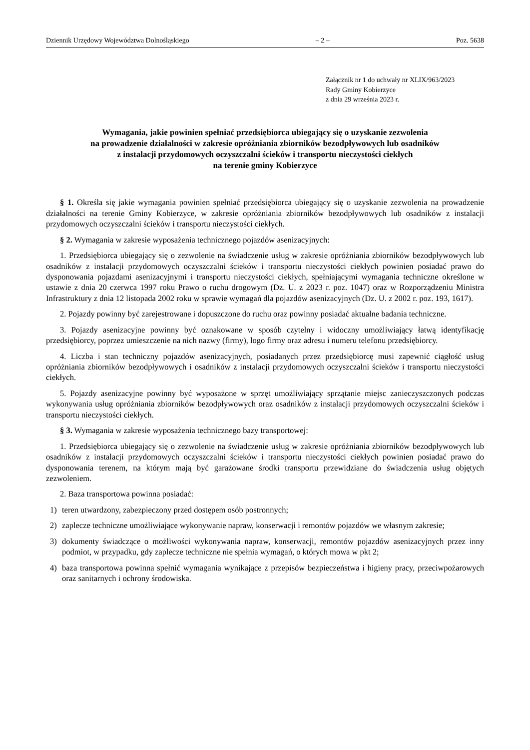Dziennik Urzędowy Województwa Dolnośląskiego – 2 – Poz. 5638
Załącznik nr 1 do uchwały nr XLIX/963/2023
Rady Gminy Kobierzyce
z dnia 29 września 2023 r.
Wymagania, jakie powinien spełniać przedsiębiorca ubiegający się o uzyskanie zezwolenia
na prowadzenie działalności w zakresie opróżniania zbiorników bezodpływowych lub osadników
z instalacji przydomowych oczyszczalni ścieków i transportu nieczystości ciekłych
na terenie gminy Kobierzyce
§ 1. Określa się jakie wymagania powinien spełniać przedsiębiorca ubiegający się o uzyskanie zezwolenia na prowadzenie działalności na terenie Gminy Kobierzyce, w zakresie opróżniania zbiorników bezodpływowych lub osadników z instalacji przydomowych oczyszczalni ścieków i transportu nieczystości ciekłych.
§ 2. Wymagania w zakresie wyposażenia technicznego pojazdów asenizacyjnych:
1. Przedsiębiorca ubiegający się o zezwolenie na świadczenie usług w zakresie opróżniania zbiorników bezodpływowych lub osadników z instalacji przydomowych oczyszczalni ścieków i transportu nieczystości ciekłych powinien posiadać prawo do dysponowania pojazdami asenizacyjnymi i transportu nieczystości ciekłych, spełniającymi wymagania techniczne określone w ustawie z dnia 20 czerwca 1997 roku Prawo o ruchu drogowym (Dz. U. z 2023 r. poz. 1047) oraz w Rozporządzeniu Ministra Infrastruktury z dnia 12 listopada 2002 roku w sprawie wymagań dla pojazdów asenizacyjnych (Dz. U. z 2002 r. poz. 193, 1617).
2. Pojazdy powinny być zarejestrowane i dopuszczone do ruchu oraz powinny posiadać aktualne badania techniczne.
3. Pojazdy asenizacyjne powinny być oznakowane w sposób czytelny i widoczny umożliwiający łatwą identyfikację przedsiębiorcy, poprzez umieszczenie na nich nazwy (firmy), logo firmy oraz adresu i numeru telefonu przedsiębiorcy.
4. Liczba i stan techniczny pojazdów asenizacyjnych, posiadanych przez przedsiębiorcę musi zapewnić ciągłość usług opróżniania zbiorników bezodpływowych i osadników z instalacji przydomowych oczyszczalni ścieków i transportu nieczystości ciekłych.
5. Pojazdy asenizacyjne powinny być wyposażone w sprzęt umożliwiający sprzątanie miejsc zanieczyszczonych podczas wykonywania usług opróżniania zbiorników bezodpływowych oraz osadników z instalacji przydomowych oczyszczalni ścieków i transportu nieczystości ciekłych.
§ 3. Wymagania w zakresie wyposażenia technicznego bazy transportowej:
1. Przedsiębiorca ubiegający się o zezwolenie na świadczenie usług w zakresie opróżniania zbiorników bezodpływowych lub osadników z instalacji przydomowych oczyszczalni ścieków i transportu nieczystości ciekłych powinien posiadać prawo do dysponowania terenem, na którym mają być garażowane środki transportu przewidziane do świadczenia usług objętych zezwoleniem.
2. Baza transportowa powinna posiadać:
1) teren utwardzony, zabezpieczony przed dostępem osób postronnych;
2) zaplecze techniczne umożliwiające wykonywanie napraw, konserwacji i remontów pojazdów we własnym zakresie;
3) dokumenty świadczące o możliwości wykonywania napraw, konserwacji, remontów pojazdów asenizacyjnych przez inny podmiot, w przypadku, gdy zaplecze techniczne nie spełnia wymagań, o których mowa w pkt 2;
4) baza transportowa powinna spełnić wymagania wynikające z przepisów bezpieczeństwa i higieny pracy, przeciwpożarowych oraz sanitarnych i ochrony środowiska.